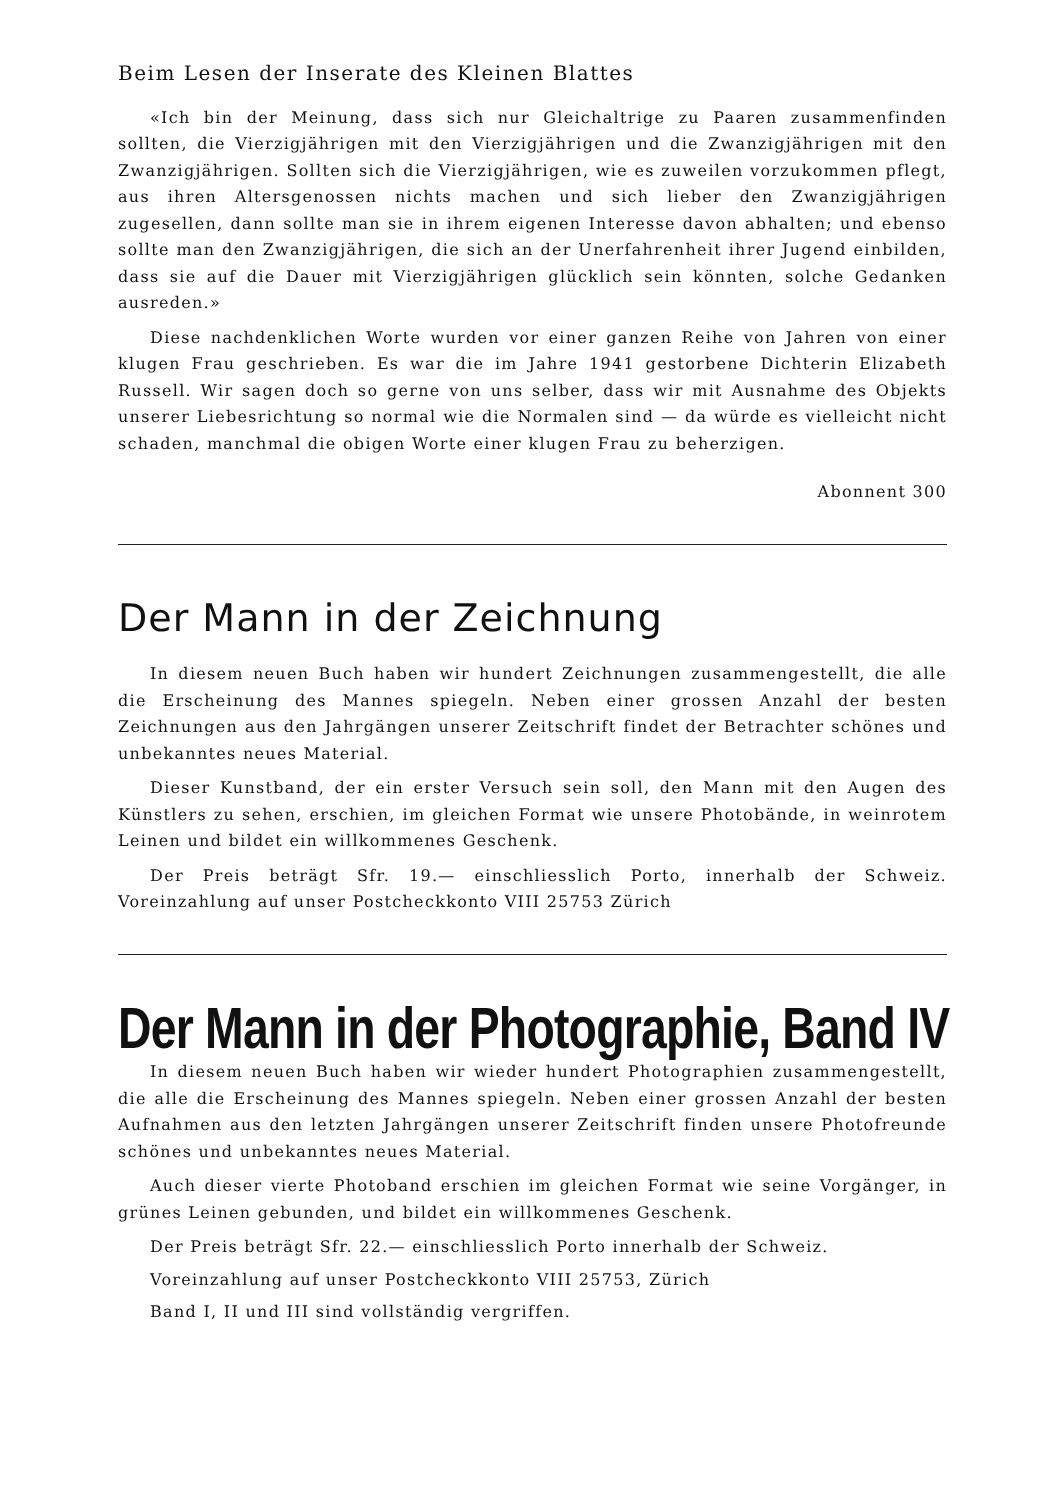Beim Lesen der Inserate des Kleinen Blattes
«Ich bin der Meinung, dass sich nur Gleichaltrige zu Paaren zusammenfinden sollten, die Vierzigjährigen mit den Vierzigjährigen und die Zwanzigjährigen mit den Zwanzigjährigen. Sollten sich die Vierzigjährigen, wie es zuweilen vorzukommen pflegt, aus ihren Altersgenossen nichts machen und sich lieber den Zwanzigjährigen zugesellen, dann sollte man sie in ihrem eigenen Interesse davon abhalten; und ebenso sollte man den Zwanzigjährigen, die sich an der Unerfahrenheit ihrer Jugend einbilden, dass sie auf die Dauer mit Vierzigjährigen glücklich sein könnten, solche Gedanken ausreden.»
Diese nachdenklichen Worte wurden vor einer ganzen Reihe von Jahren von einer klugen Frau geschrieben. Es war die im Jahre 1941 gestorbene Dichterin Elizabeth Russell. Wir sagen doch so gerne von uns selber, dass wir mit Ausnahme des Objekts unserer Liebesrichtung so normal wie die Normalen sind — da würde es vielleicht nicht schaden, manchmal die obigen Worte einer klugen Frau zu beherzigen.
Abonnent 300
Der Mann in der Zeichnung
In diesem neuen Buch haben wir hundert Zeichnungen zusammengestellt, die alle die Erscheinung des Mannes spiegeln. Neben einer grossen Anzahl der besten Zeichnungen aus den Jahrgängen unserer Zeitschrift findet der Betrachter schönes und unbekanntes neues Material.
Dieser Kunstband, der ein erster Versuch sein soll, den Mann mit den Augen des Künstlers zu sehen, erschien, im gleichen Format wie unsere Photobände, in weinrotem Leinen und bildet ein willkommenes Geschenk.
Der Preis beträgt Sfr. 19.— einschliesslich Porto, innerhalb der Schweiz. Voreinzahlung auf unser Postcheckkonto VIII 25753 Zürich
Der Mann in der Photographie, Band IV
In diesem neuen Buch haben wir wieder hundert Photographien zusammengestellt, die alle die Erscheinung des Mannes spiegeln. Neben einer grossen Anzahl der besten Aufnahmen aus den letzten Jahrgängen unserer Zeitschrift finden unsere Photofreunde schönes und unbekanntes neues Material.
Auch dieser vierte Photoband erschien im gleichen Format wie seine Vorgänger, in grünes Leinen gebunden, und bildet ein willkommenes Geschenk.
Der Preis beträgt Sfr. 22.— einschliesslich Porto innerhalb der Schweiz.
Voreinzahlung auf unser Postcheckkonto VIII 25753, Zürich
Band I, II und III sind vollständig vergriffen.